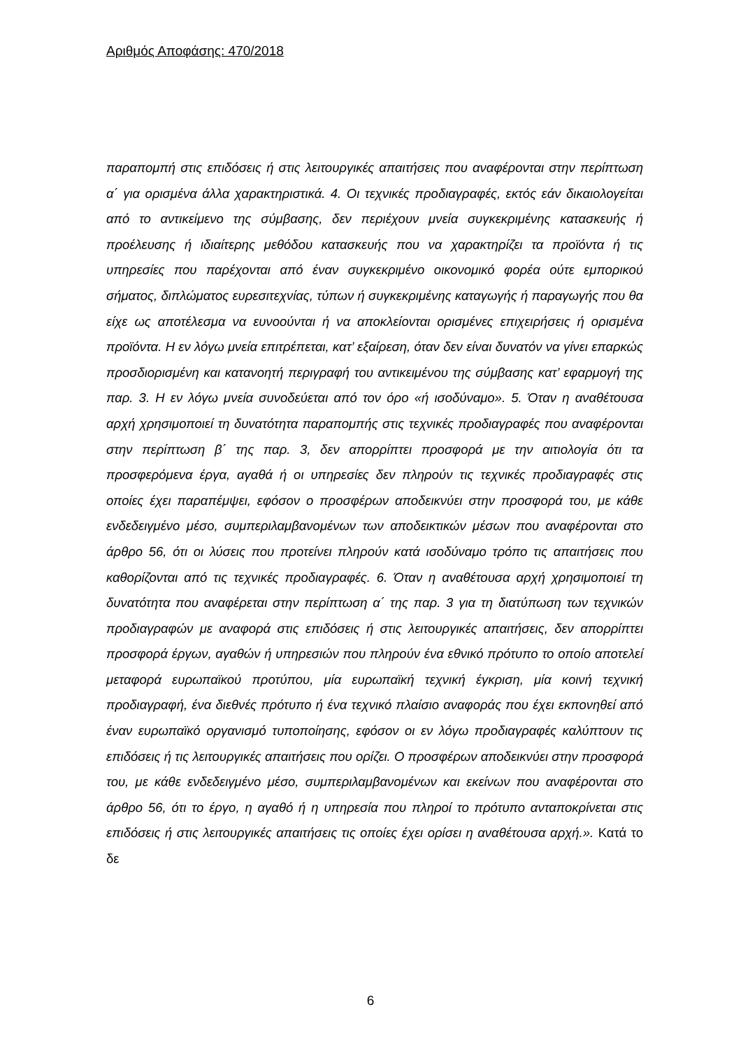Αριθμός Αποφάσης: 470/2018
παραπομπή στις επιδόσεις ή στις λειτουργικές απαιτήσεις που αναφέρονται στην περίπτωση α΄ για ορισμένα άλλα χαρακτηριστικά. 4. Οι τεχνικές προδιαγραφές, εκτός εάν δικαιολογείται από το αντικείμενο της σύμβασης, δεν περιέχουν μνεία συγκεκριμένης κατασκευής ή προέλευσης ή ιδιαίτερης μεθόδου κατασκευής που να χαρακτηρίζει τα προϊόντα ή τις υπηρεσίες που παρέχονται από έναν συγκεκριμένο οικονομικό φορέα ούτε εμπορικού σήματος, διπλώματος ευρεσιτεχνίας, τύπων ή συγκεκριμένης καταγωγής ή παραγωγής που θα είχε ως αποτέλεσμα να ευνοούνται ή να αποκλείονται ορισμένες επιχειρήσεις ή ορισμένα προϊόντα. Η εν λόγω μνεία επιτρέπεται, κατ’ εξαίρεση, όταν δεν είναι δυνατόν να γίνει επαρκώς προσδιορισμένη και κατανοητή περιγραφή του αντικειμένου της σύμβασης κατ’ εφαρμογή της παρ. 3. Η εν λόγω μνεία συνοδεύεται από τον όρο «ή ισοδύναμο». 5. Όταν η αναθέτουσα αρχή χρησιμοποιεί τη δυνατότητα παραπομπής στις τεχνικές προδιαγραφές που αναφέρονται στην περίπτωση β΄ της παρ. 3, δεν απορρίπτει προσφορά με την αιτιολογία ότι τα προσφερόμενα έργα, αγαθά ή οι υπηρεσίες δεν πληρούν τις τεχνικές προδιαγραφές στις οποίες έχει παραπέμψει, εφόσον ο προσφέρων αποδεικνύει στην προσφορά του, με κάθε ενδεδειγμένο μέσο, συμπεριλαμβανομένων των αποδεικτικών μέσων που αναφέρονται στο άρθρο 56, ότι οι λύσεις που προτείνει πληρούν κατά ισοδύναμο τρόπο τις απαιτήσεις που καθορίζονται από τις τεχνικές προδιαγραφές. 6. Όταν η αναθέτουσα αρχή χρησιμοποιεί τη δυνατότητα που αναφέρεται στην περίπτωση α΄ της παρ. 3 για τη διατύπωση των τεχνικών προδιαγραφών με αναφορά στις επιδόσεις ή στις λειτουργικές απαιτήσεις, δεν απορρίπτει προσφορά έργων, αγαθών ή υπηρεσιών που πληρούν ένα εθνικό πρότυπο το οποίο αποτελεί μεταφορά ευρωπαϊκού προτύπου, μία ευρωπαϊκή τεχνική έγκριση, μία κοινή τεχνική προδιαγραφή, ένα διεθνές πρότυπο ή ένα τεχνικό πλαίσιο αναφοράς που έχει εκπονηθεί από έναν ευρωπαϊκό οργανισμό τυποποίησης, εφόσον οι εν λόγω προδιαγραφές καλύπτουν τις επιδόσεις ή τις λειτουργικές απαιτήσεις που ορίζει. Ο προσφέρων αποδεικνύει στην προσφορά του, με κάθε ενδεδειγμένο μέσο, συμπεριλαμβανομένων και εκείνων που αναφέρονται στο άρθρο 56, ότι το έργο, η αγαθό ή η υπηρεσία που πληροί το πρότυπο ανταποκρίνεται στις επιδόσεις ή στις λειτουργικές απαιτήσεις τις οποίες έχει ορίσει η αναθέτουσα αρχή.». Κατά το δε
6